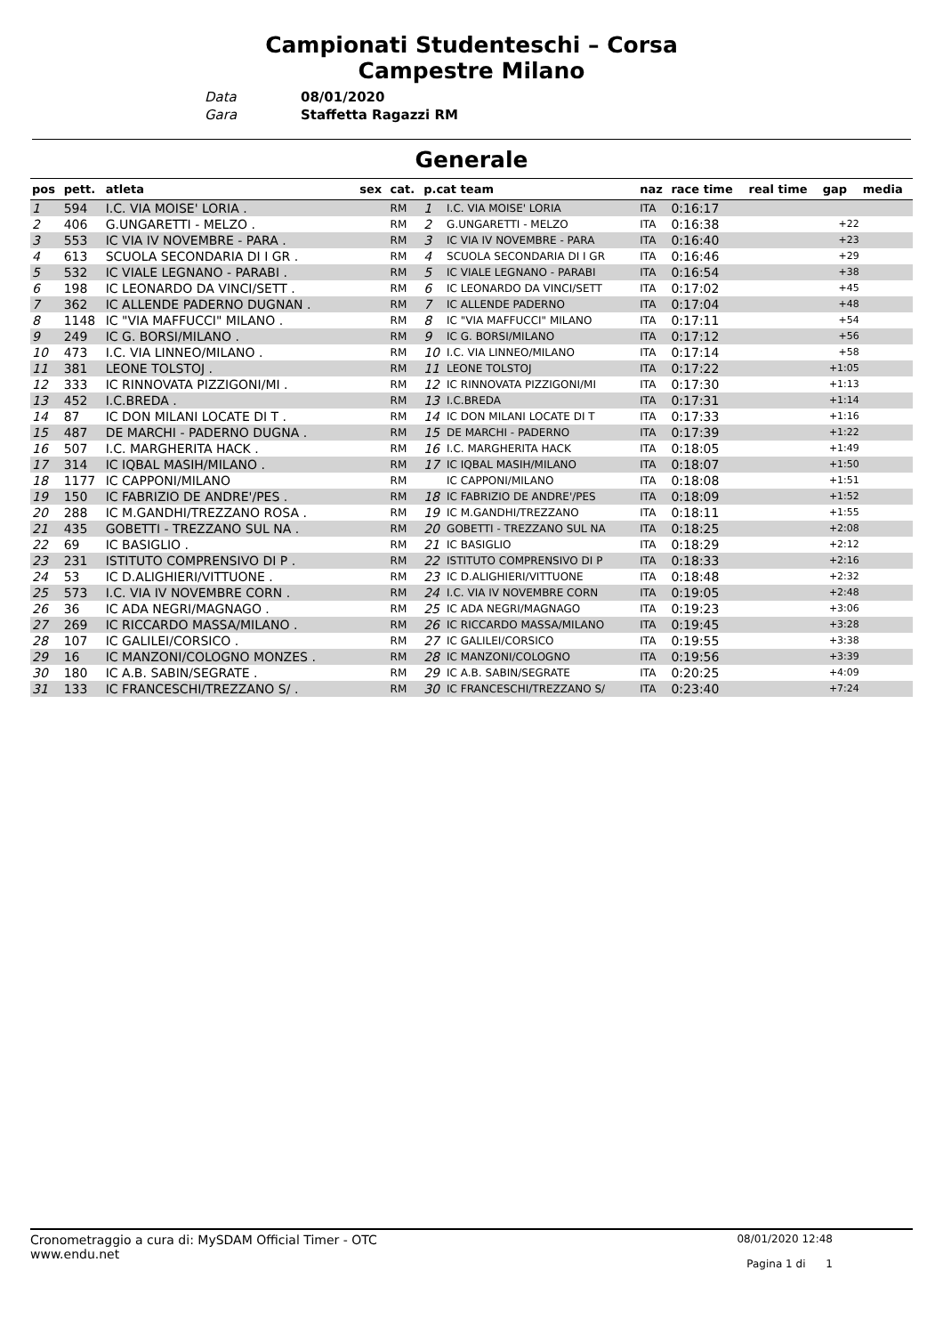Campionati Studenteschi – Corsa
Campestre Milano
Data 08/01/2020
Gara Staffetta Ragazzi RM
Generale
| pos | pett. | atleta | sex | cat. | p.cat team | | naz | race time | real time | gap | media |
| --- | --- | --- | --- | --- | --- | --- | --- | --- | --- | --- | --- |
| 1 | 594 | I.C. VIA MOISE' LORIA . | | RM | 1 | I.C. VIA MOISE' LORIA | ITA | 0:16:17 | | | |
| 2 | 406 | G.UNGARETTI - MELZO . | | RM | 2 | G.UNGARETTI - MELZO | ITA | 0:16:38 | | +22 | |
| 3 | 553 | IC VIA IV NOVEMBRE - PARA . | | RM | 3 | IC VIA IV NOVEMBRE - PARA | ITA | 0:16:40 | | +23 | |
| 4 | 613 | SCUOLA SECONDARIA DI I GR . | | RM | 4 | SCUOLA SECONDARIA DI I GR | ITA | 0:16:46 | | +29 | |
| 5 | 532 | IC VIALE LEGNANO - PARABI . | | RM | 5 | IC VIALE LEGNANO - PARABI | ITA | 0:16:54 | | +38 | |
| 6 | 198 | IC LEONARDO DA VINCI/SETT . | | RM | 6 | IC LEONARDO DA VINCI/SETT | ITA | 0:17:02 | | +45 | |
| 7 | 362 | IC ALLENDE PADERNO DUGNAN . | | RM | 7 | IC ALLENDE PADERNO | ITA | 0:17:04 | | +48 | |
| 8 | 1148 | IC "VIA MAFFUCCI" MILANO . | | RM | 8 | IC "VIA MAFFUCCI" MILANO | ITA | 0:17:11 | | +54 | |
| 9 | 249 | IC G. BORSI/MILANO . | | RM | 9 | IC G. BORSI/MILANO | ITA | 0:17:12 | | +56 | |
| 10 | 473 | I.C. VIA LINNEO/MILANO . | | RM | 10 | I.C. VIA LINNEO/MILANO | ITA | 0:17:14 | | +58 | |
| 11 | 381 | LEONE TOLSTOJ . | | RM | 11 | LEONE TOLSTOJ | ITA | 0:17:22 | | +1:05 | |
| 12 | 333 | IC RINNOVATA PIZZIGONI/MI . | | RM | 12 | IC RINNOVATA PIZZIGONI/MI | ITA | 0:17:30 | | +1:13 | |
| 13 | 452 | I.C.BREDA . | | RM | 13 | I.C.BREDA | ITA | 0:17:31 | | +1:14 | |
| 14 | 87 | IC DON MILANI LOCATE DI T . | | RM | 14 | IC DON MILANI LOCATE DI T | ITA | 0:17:33 | | +1:16 | |
| 15 | 487 | DE MARCHI - PADERNO DUGNA . | | RM | 15 | DE MARCHI - PADERNO | ITA | 0:17:39 | | +1:22 | |
| 16 | 507 | I.C. MARGHERITA HACK . | | RM | 16 | I.C. MARGHERITA HACK | ITA | 0:18:05 | | +1:49 | |
| 17 | 314 | IC IQBAL MASIH/MILANO . | | RM | 17 | IC IQBAL MASIH/MILANO | ITA | 0:18:07 | | +1:50 | |
| 18 | 1177 | IC CAPPONI/MILANO | | RM | | IC CAPPONI/MILANO | ITA | 0:18:08 | | +1:51 | |
| 19 | 150 | IC FABRIZIO DE ANDRE'/PES . | | RM | 18 | IC FABRIZIO DE ANDRE'/PES | ITA | 0:18:09 | | +1:52 | |
| 20 | 288 | IC M.GANDHI/TREZZANO ROSA . | | RM | 19 | IC M.GANDHI/TREZZANO | ITA | 0:18:11 | | +1:55 | |
| 21 | 435 | GOBETTI - TREZZANO SUL NA . | | RM | 20 | GOBETTI - TREZZANO SUL NA | ITA | 0:18:25 | | +2:08 | |
| 22 | 69 | IC BASIGLIO . | | RM | 21 | IC BASIGLIO | ITA | 0:18:29 | | +2:12 | |
| 23 | 231 | ISTITUTO COMPRENSIVO DI P . | | RM | 22 | ISTITUTO COMPRENSIVO DI P | ITA | 0:18:33 | | +2:16 | |
| 24 | 53 | IC D.ALIGHIERI/VITTUONE . | | RM | 23 | IC D.ALIGHIERI/VITTUONE | ITA | 0:18:48 | | +2:32 | |
| 25 | 573 | I.C. VIA IV NOVEMBRE CORN . | | RM | 24 | I.C. VIA IV NOVEMBRE CORN | ITA | 0:19:05 | | +2:48 | |
| 26 | 36 | IC ADA NEGRI/MAGNAGO . | | RM | 25 | IC ADA NEGRI/MAGNAGO | ITA | 0:19:23 | | +3:06 | |
| 27 | 269 | IC RICCARDO MASSA/MILANO . | | RM | 26 | IC RICCARDO MASSA/MILANO | ITA | 0:19:45 | | +3:28 | |
| 28 | 107 | IC GALILEI/CORSICO . | | RM | 27 | IC GALILEI/CORSICO | ITA | 0:19:55 | | +3:38 | |
| 29 | 16 | IC MANZONI/COLOGNO MONZES . | | RM | 28 | IC MANZONI/COLOGNO | ITA | 0:19:56 | | +3:39 | |
| 30 | 180 | IC A.B. SABIN/SEGRATE . | | RM | 29 | IC A.B. SABIN/SEGRATE | ITA | 0:20:25 | | +4:09 | |
| 31 | 133 | IC FRANCESCHI/TREZZANO S/ . | | RM | 30 | IC FRANCESCHI/TREZZANO S/ | ITA | 0:23:40 | | +7:24 | |
Cronometraggio a cura di: MySDAM Official Timer - OTC
www.endu.net
08/01/2020 12:48
Pagina 1 di 1